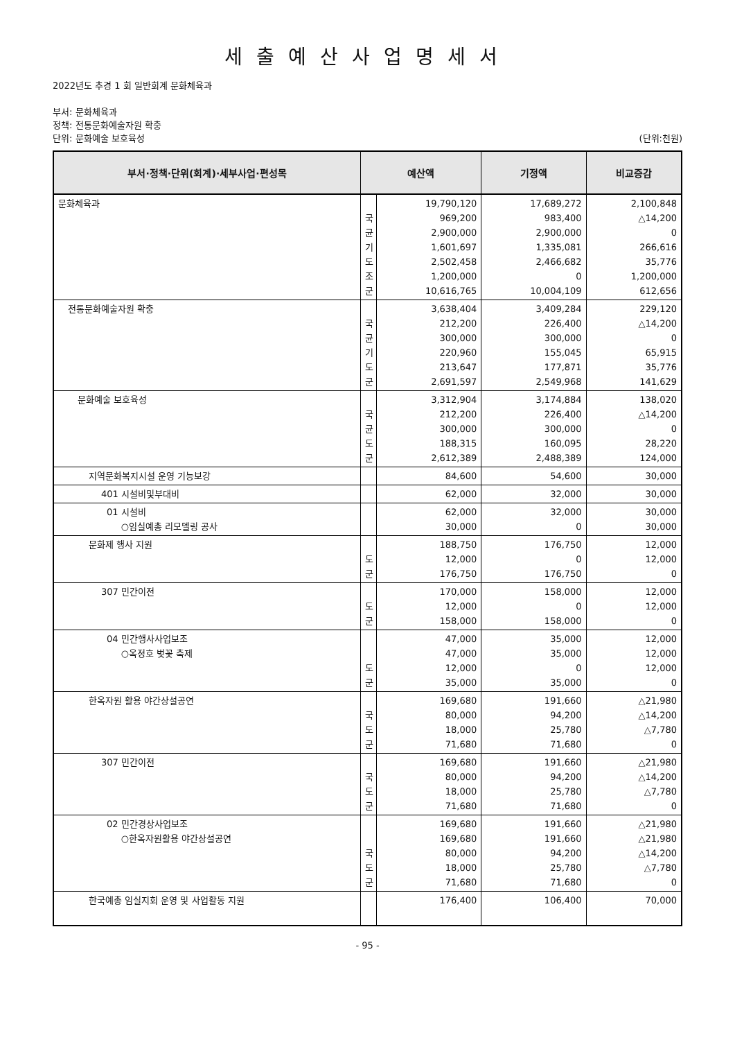세출예산사업명세서
2022년도 추경 1 회 일반회계 문화체육과
부서: 문화체육과
정책: 전통문화예술자원 확충
단위: 문화예술 보호육성 (단위:천원)
| 부서·정책·단위(회계)·세부사업·편성목 | 예산액 | | 기정액 | 비교증감 |
| --- | --- | --- | --- | --- |
| 문화체육과 | 국 균 기 도 조 군 | 19,790,120 969,200 2,900,000 1,601,697 2,502,458 1,200,000 10,616,765 | 17,689,272 983,400 2,900,000 1,335,081 2,466,682 0 10,004,109 | 2,100,848 △14,200 0 266,616 35,776 1,200,000 612,656 |
| 전통문화예술자원 확충 | 국 균 기 도 군 | 3,638,404 212,200 300,000 220,960 213,647 2,691,597 | 3,409,284 226,400 300,000 155,045 177,871 2,549,968 | 229,120 △14,200 0 65,915 35,776 141,629 |
| 문화예술 보호육성 | 국 균 도 군 | 3,312,904 212,200 300,000 188,315 2,612,389 | 3,174,884 226,400 300,000 160,095 2,488,389 | 138,020 △14,200 0 28,220 124,000 |
| 지역문화복지시설 운영 기능보강 | | 84,600 | 54,600 | 30,000 |
| 401 시설비및부대비 | | 62,000 | 32,000 | 30,000 |
| 01 시설비 ○임실예총 리모델링 공사 | | 62,000 30,000 | 32,000 0 | 30,000 30,000 |
| 문화제 행사 지원 | 도 군 | 188,750 12,000 176,750 | 176,750 0 176,750 | 12,000 12,000 0 |
| 307 민간이전 | 도 군 | 170,000 12,000 158,000 | 158,000 0 158,000 | 12,000 12,000 0 |
| 04 민간행사사업보조 ○옥정호 벚꽃 축제 | 도 군 | 47,000 47,000 12,000 35,000 | 35,000 35,000 0 35,000 | 12,000 12,000 12,000 0 |
| 한옥자원 활용 야간상설공연 | 국 도 군 | 169,680 80,000 18,000 71,680 | 191,660 94,200 25,780 71,680 | △21,980 △14,200 △7,780 0 |
| 307 민간이전 | 국 도 군 | 169,680 80,000 18,000 71,680 | 191,660 94,200 25,780 71,680 | △21,980 △14,200 △7,780 0 |
| 02 민간경상사업보조 ○한옥자원활용 야간상설공연 | 국 도 군 | 169,680 169,680 80,000 18,000 71,680 | 191,660 191,660 94,200 25,780 71,680 | △21,980 △21,980 △14,200 △7,780 0 |
| 한국예총 임실지회 운영 및 사업활동 지원 | | 176,400 | 106,400 | 70,000 |
- 95 -